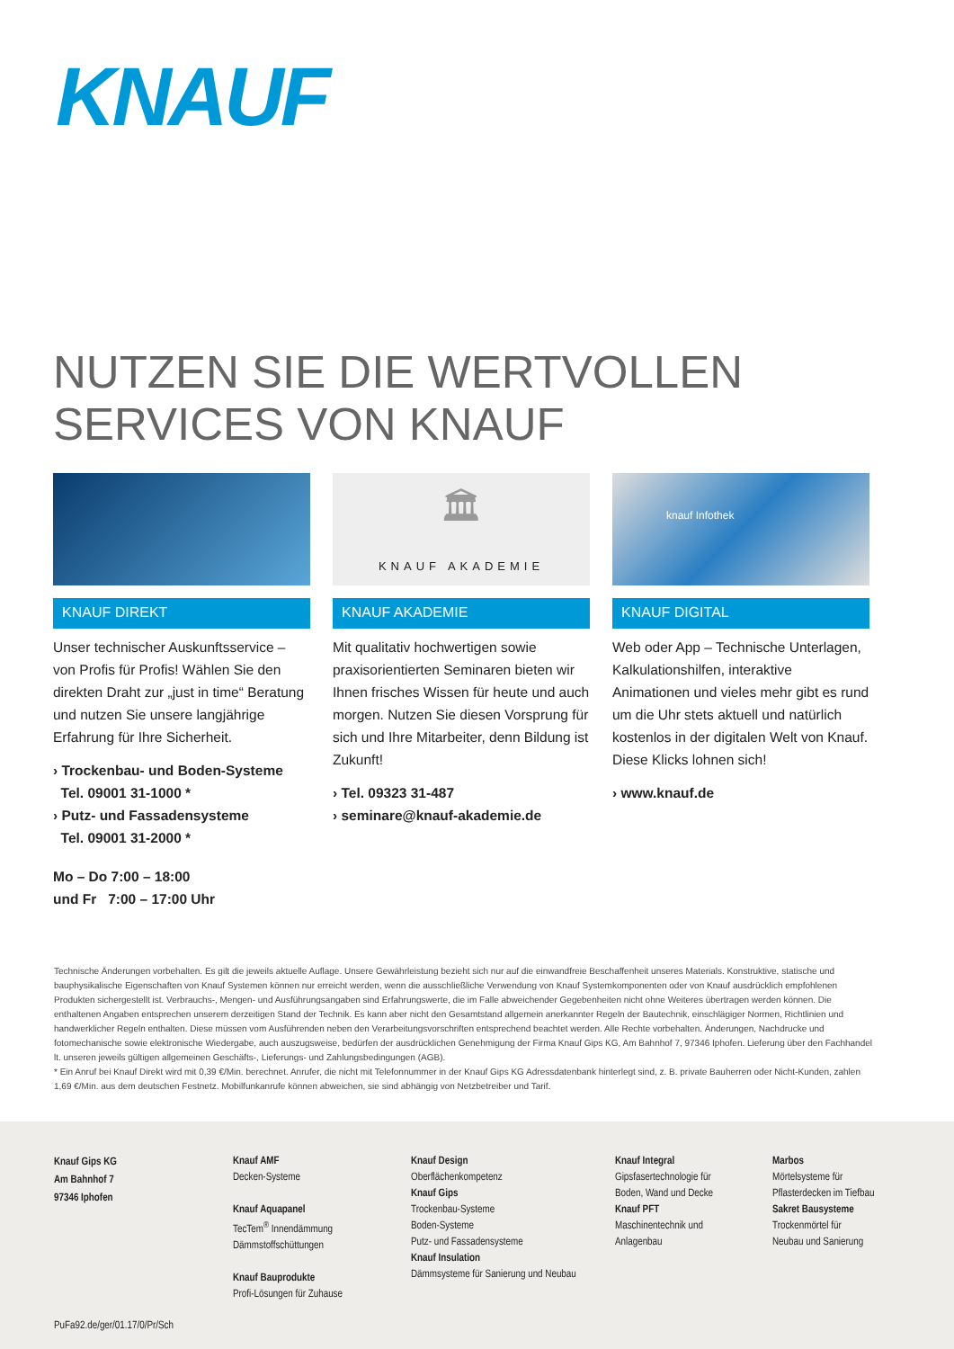KNAUF
NUTZEN SIE DIE WERTVOLLEN
SERVICES VON KNAUF
KNAUF DIREKT
Unser technischer Auskunftsservice – von Profis für Profis! Wählen Sie den direkten Draht zur „just in time“ Beratung und nutzen Sie unsere langjährige Erfahrung für Ihre Sicherheit.
› Trockenbau- und Boden-Systeme
Tel. 09001 31-1000 *
› Putz- und Fassadensysteme
Tel. 09001 31-2000 *
Mo – Do 7:00 – 18:00
und Fr 7:00 – 17:00 Uhr
🏛
KNAUF AKADEMIE
KNAUF AKADEMIE
Mit qualitativ hochwertigen sowie praxisorientierten Seminaren bieten wir Ihnen frisches Wissen für heute und auch morgen. Nutzen Sie diesen Vorsprung für sich und Ihre Mitarbeiter, denn Bildung ist Zukunft!
› Tel. 09323 31-487
› seminare@knauf-akademie.de
knauf Infothek
KNAUF DIGITAL
Web oder App – Technische Unterlagen, Kalkulationshilfen, interaktive Animationen und vieles mehr gibt es rund um die Uhr stets aktuell und natürlich kostenlos in der digitalen Welt von Knauf. Diese Klicks lohnen sich!
› www.knauf.de
Technische Änderungen vorbehalten. Es gilt die jeweils aktuelle Auflage. Unsere Gewährleistung bezieht sich nur auf die einwandfreie Beschaffenheit unseres Materials. Konstruktive, statische und bauphysikalische Eigenschaften von Knauf Systemen können nur erreicht werden, wenn die ausschließliche Verwendung von Knauf Systemkomponenten oder von Knauf ausdrücklich empfohlenen Produkten sichergestellt ist. Verbrauchs-, Mengen- und Ausführungsangaben sind Erfahrungswerte, die im Falle abweichender Gegebenheiten nicht ohne Weiteres übertragen werden können. Die enthaltenen Angaben entsprechen unserem derzeitigen Stand der Technik. Es kann aber nicht den Gesamtstand allgemein anerkannter Regeln der Bautechnik, einschlägiger Normen, Richtlinien und handwerklicher Regeln enthalten. Diese müssen vom Ausführenden neben den Verarbeitungsvorschriften entsprechend beachtet werden. Alle Rechte vorbehalten. Änderungen, Nachdrucke und fotomechanische sowie elektronische Wiedergabe, auch auszugsweise, bedürfen der ausdrücklichen Genehmigung der Firma Knauf Gips KG, Am Bahnhof 7, 97346 Iphofen. Lieferung über den Fachhandel lt. unseren jeweils gültigen allgemeinen Geschäfts-, Lieferungs- und Zahlungsbedingungen (AGB).
* Ein Anruf bei Knauf Direkt wird mit 0,39 €/Min. berechnet. Anrufer, die nicht mit Telefonnummer in der Knauf Gips KG Adressdatenbank hinterlegt sind, z. B. private Bauherren oder Nicht-Kunden, zahlen 1,69 €/Min. aus dem deutschen Festnetz. Mobilfunkanrufe können abweichen, sie sind abhängig von Netzbetreiber und Tarif.
Knauf Gips KG
Am Bahnhof 7
97346 Iphofen
Knauf AMF
Decken-Systeme
Knauf Aquapanel
TecTem<sup>®</sup> Innendämmung
Dämmstoffschüttungen
Knauf Bauprodukte
Profi-Lösungen für Zuhause
Knauf Design
Oberflächenkompetenz
Knauf Gips
Trockenbau-Systeme
Boden-Systeme
Putz- und Fassadensysteme
Knauf Insulation
Dämmsysteme für Sanierung und Neubau
Knauf Integral
Gipsfasertechnologie für
Boden, Wand und Decke
Knauf PFT
Maschinentechnik und
Anlagenbau
Marbos
Mörtelsysteme für
Pflasterdecken im Tiefbau
Sakret Bausysteme
Trockenmörtel für
Neubau und Sanierung
PuFa92.de/ger/01.17/0/Pr/Sch